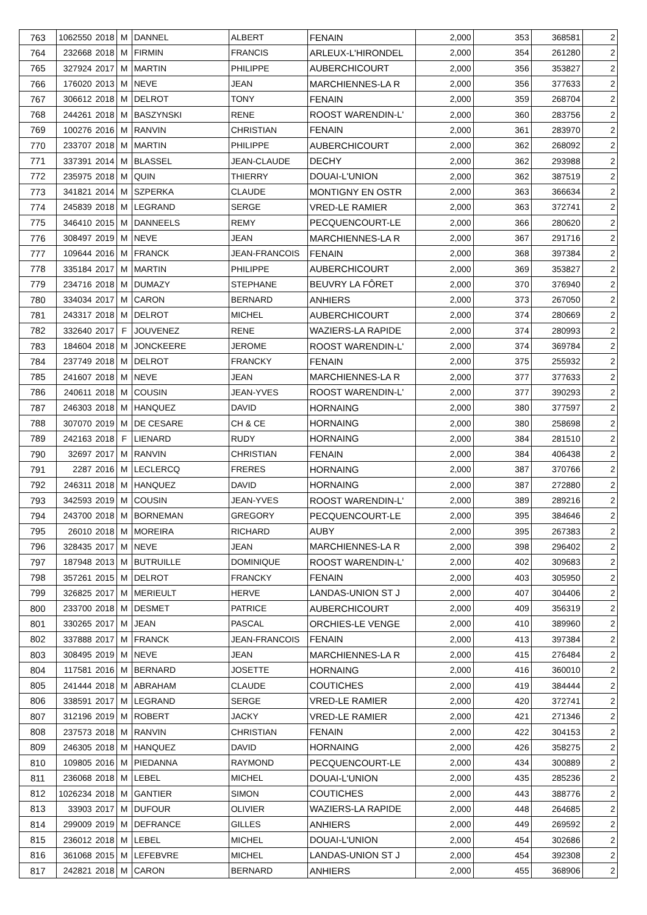| 763 | 1062550 | 2018 | M | DANNEL | ALBERT | FENAIN | 2,000 | 353 | 368581 | 2 |
| 764 | 232668 | 2018 | M | FIRMIN | FRANCIS | ARLEUX-L'HIRONDEL | 2,000 | 354 | 261280 | 2 |
| 765 | 327924 | 2017 | M | MARTIN | PHILIPPE | AUBERCHICOURT | 2,000 | 356 | 353827 | 2 |
| 766 | 176020 | 2013 | M | NEVE | JEAN | MARCHIENNES-LA R | 2,000 | 356 | 377633 | 2 |
| 767 | 306612 | 2018 | M | DELROT | TONY | FENAIN | 2,000 | 359 | 268704 | 2 |
| 768 | 244261 | 2018 | M | BASZYNSKI | RENE | ROOST WARENDIN-L' | 2,000 | 360 | 283756 | 2 |
| 769 | 100276 | 2016 | M | RANVIN | CHRISTIAN | FENAIN | 2,000 | 361 | 283970 | 2 |
| 770 | 233707 | 2018 | M | MARTIN | PHILIPPE | AUBERCHICOURT | 2,000 | 362 | 268092 | 2 |
| 771 | 337391 | 2014 | M | BLASSEL | JEAN-CLAUDE | DECHY | 2,000 | 362 | 293988 | 2 |
| 772 | 235975 | 2018 | M | QUIN | THIERRY | DOUAI-L'UNION | 2,000 | 362 | 387519 | 2 |
| 773 | 341821 | 2014 | M | SZPERKA | CLAUDE | MONTIGNY EN OSTR | 2,000 | 363 | 366634 | 2 |
| 774 | 245839 | 2018 | M | LEGRAND | SERGE | VRED-LE RAMIER | 2,000 | 363 | 372741 | 2 |
| 775 | 346410 | 2015 | M | DANNEELS | REMY | PECQUENCOURT-LE | 2,000 | 366 | 280620 | 2 |
| 776 | 308497 | 2019 | M | NEVE | JEAN | MARCHIENNES-LA R | 2,000 | 367 | 291716 | 2 |
| 777 | 109644 | 2016 | M | FRANCK | JEAN-FRANCOIS | FENAIN | 2,000 | 368 | 397384 | 2 |
| 778 | 335184 | 2017 | M | MARTIN | PHILIPPE | AUBERCHICOURT | 2,000 | 369 | 353827 | 2 |
| 779 | 234716 | 2018 | M | DUMAZY | STEPHANE | BEUVRY LA FÔRET | 2,000 | 370 | 376940 | 2 |
| 780 | 334034 | 2017 | M | CARON | BERNARD | ANHIERS | 2,000 | 373 | 267050 | 2 |
| 781 | 243317 | 2018 | M | DELROT | MICHEL | AUBERCHICOURT | 2,000 | 374 | 280669 | 2 |
| 782 | 332640 | 2017 | F | JOUVENEZ | RENE | WAZIERS-LA RAPIDE | 2,000 | 374 | 280993 | 2 |
| 783 | 184604 | 2018 | M | JONCKEERE | JEROME | ROOST WARENDIN-L' | 2,000 | 374 | 369784 | 2 |
| 784 | 237749 | 2018 | M | DELROT | FRANCKY | FENAIN | 2,000 | 375 | 255932 | 2 |
| 785 | 241607 | 2018 | M | NEVE | JEAN | MARCHIENNES-LA R | 2,000 | 377 | 377633 | 2 |
| 786 | 240611 | 2018 | M | COUSIN | JEAN-YVES | ROOST WARENDIN-L' | 2,000 | 377 | 390293 | 2 |
| 787 | 246303 | 2018 | M | HANQUEZ | DAVID | HORNAING | 2,000 | 380 | 377597 | 2 |
| 788 | 307070 | 2019 | M | DE CESARE | CH & CE | HORNAING | 2,000 | 380 | 258698 | 2 |
| 789 | 242163 | 2018 | F | LIENARD | RUDY | HORNAING | 2,000 | 384 | 281510 | 2 |
| 790 | 32697 | 2017 | M | RANVIN | CHRISTIAN | FENAIN | 2,000 | 384 | 406438 | 2 |
| 791 | 2287 | 2016 | M | LECLERCQ | FRERES | HORNAING | 2,000 | 387 | 370766 | 2 |
| 792 | 246311 | 2018 | M | HANQUEZ | DAVID | HORNAING | 2,000 | 387 | 272880 | 2 |
| 793 | 342593 | 2019 | M | COUSIN | JEAN-YVES | ROOST WARENDIN-L' | 2,000 | 389 | 289216 | 2 |
| 794 | 243700 | 2018 | M | BORNEMAN | GREGORY | PECQUENCOURT-LE | 2,000 | 395 | 384646 | 2 |
| 795 | 26010 | 2018 | M | MOREIRA | RICHARD | AUBY | 2,000 | 395 | 267383 | 2 |
| 796 | 328435 | 2017 | M | NEVE | JEAN | MARCHIENNES-LA R | 2,000 | 398 | 296402 | 2 |
| 797 | 187948 | 2013 | M | BUTRUILLE | DOMINIQUE | ROOST WARENDIN-L' | 2,000 | 402 | 309683 | 2 |
| 798 | 357261 | 2015 | M | DELROT | FRANCKY | FENAIN | 2,000 | 403 | 305950 | 2 |
| 799 | 326825 | 2017 | M | MERIEULT | HERVE | LANDAS-UNION ST J | 2,000 | 407 | 304406 | 2 |
| 800 | 233700 | 2018 | M | DESMET | PATRICE | AUBERCHICOURT | 2,000 | 409 | 356319 | 2 |
| 801 | 330265 | 2017 | M | JEAN | PASCAL | ORCHIES-LE VENGE | 2,000 | 410 | 389960 | 2 |
| 802 | 337888 | 2017 | M | FRANCK | JEAN-FRANCOIS | FENAIN | 2,000 | 413 | 397384 | 2 |
| 803 | 308495 | 2019 | M | NEVE | JEAN | MARCHIENNES-LA R | 2,000 | 415 | 276484 | 2 |
| 804 | 117581 | 2016 | M | BERNARD | JOSETTE | HORNAING | 2,000 | 416 | 360010 | 2 |
| 805 | 241444 | 2018 | M | ABRAHAM | CLAUDE | COUTICHES | 2,000 | 419 | 384444 | 2 |
| 806 | 338591 | 2017 | M | LEGRAND | SERGE | VRED-LE RAMIER | 2,000 | 420 | 372741 | 2 |
| 807 | 312196 | 2019 | M | ROBERT | JACKY | VRED-LE RAMIER | 2,000 | 421 | 271346 | 2 |
| 808 | 237573 | 2018 | M | RANVIN | CHRISTIAN | FENAIN | 2,000 | 422 | 304153 | 2 |
| 809 | 246305 | 2018 | M | HANQUEZ | DAVID | HORNAING | 2,000 | 426 | 358275 | 2 |
| 810 | 109805 | 2016 | M | PIEDANNA | RAYMOND | PECQUENCOURT-LE | 2,000 | 434 | 300889 | 2 |
| 811 | 236068 | 2018 | M | LEBEL | MICHEL | DOUAI-L'UNION | 2,000 | 435 | 285236 | 2 |
| 812 | 1026234 | 2018 | M | GANTIER | SIMON | COUTICHES | 2,000 | 443 | 388776 | 2 |
| 813 | 33903 | 2017 | M | DUFOUR | OLIVIER | WAZIERS-LA RAPIDE | 2,000 | 448 | 264685 | 2 |
| 814 | 299009 | 2019 | M | DEFRANCE | GILLES | ANHIERS | 2,000 | 449 | 269592 | 2 |
| 815 | 236012 | 2018 | M | LEBEL | MICHEL | DOUAI-L'UNION | 2,000 | 454 | 302686 | 2 |
| 816 | 361068 | 2015 | M | LEFEBVRE | MICHEL | LANDAS-UNION ST J | 2,000 | 454 | 392308 | 2 |
| 817 | 242821 | 2018 | M | CARON | BERNARD | ANHIERS | 2,000 | 455 | 368906 | 2 |